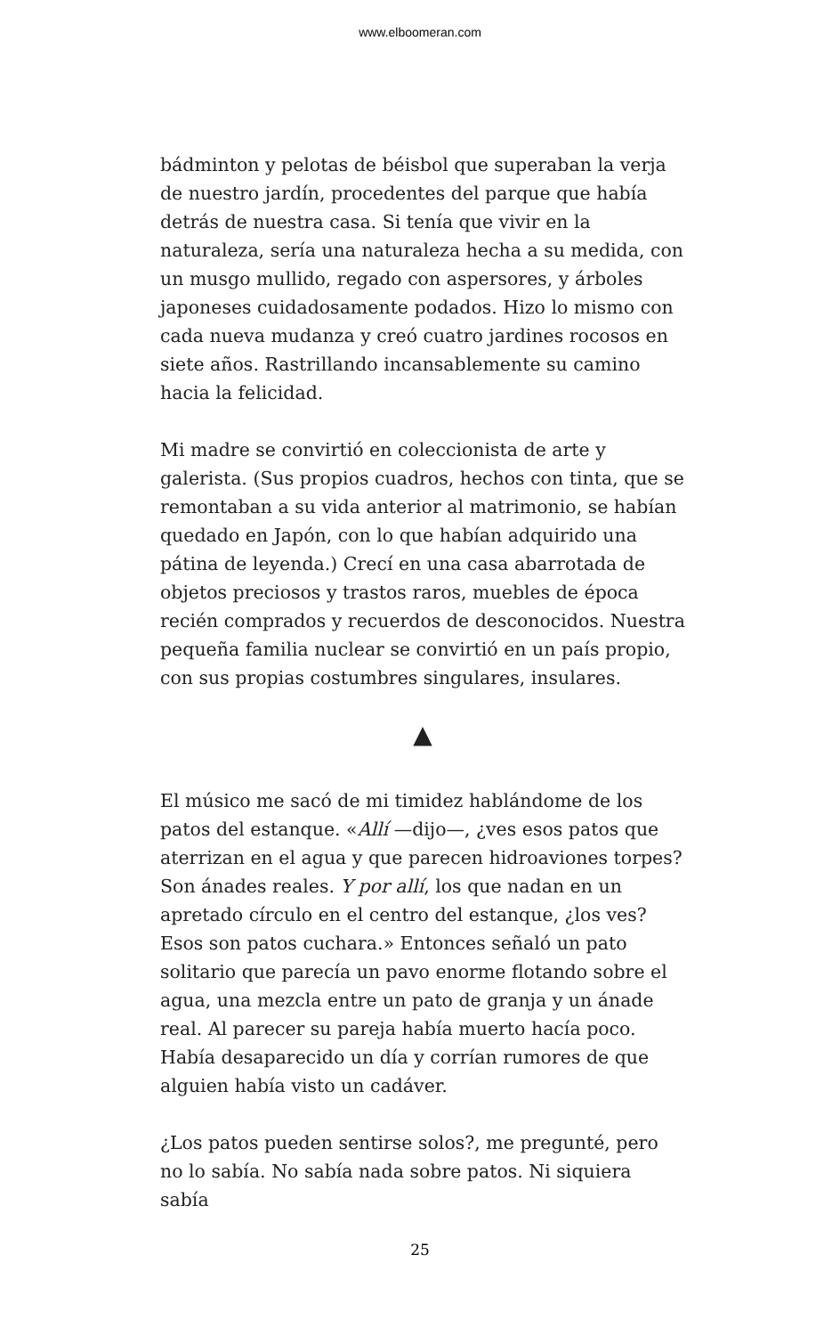www.elboomeran.com
bádminton y pelotas de béisbol que superaban la verja de nuestro jardín, procedentes del parque que había detrás de nuestra casa. Si tenía que vivir en la naturaleza, sería una naturaleza hecha a su medida, con un musgo mullido, regado con aspersores, y árboles japoneses cuidadosamente podados. Hizo lo mismo con cada nueva mudanza y creó cuatro jardines rocosos en siete años. Rastrillando incansablemente su camino hacia la felicidad.
Mi madre se convirtió en coleccionista de arte y galerista. (Sus propios cuadros, hechos con tinta, que se remontaban a su vida anterior al matrimonio, se habían quedado en Japón, con lo que habían adquirido una pátina de leyenda.) Crecí en una casa abarrotada de objetos preciosos y trastos raros, muebles de época recién comprados y recuerdos de desconocidos. Nuestra pequeña familia nuclear se convirtió en un país propio, con sus propias costumbres singulares, insulares.
▲
El músico me sacó de mi timidez hablándome de los patos del estanque. «Allí —dijo—, ¿ves esos patos que aterrizan en el agua y que parecen hidroaviones torpes? Son ánades reales. Y por allí, los que nadan en un apretado círculo en el centro del estanque, ¿los ves? Esos son patos cuchara.» Entonces señaló un pato solitario que parecía un pavo enorme flotando sobre el agua, una mezcla entre un pato de granja y un ánade real. Al parecer su pareja había muerto hacía poco. Había desaparecido un día y corrían rumores de que alguien había visto un cadáver.
¿Los patos pueden sentirse solos?, me pregunté, pero no lo sabía. No sabía nada sobre patos. Ni siquiera sabía
25